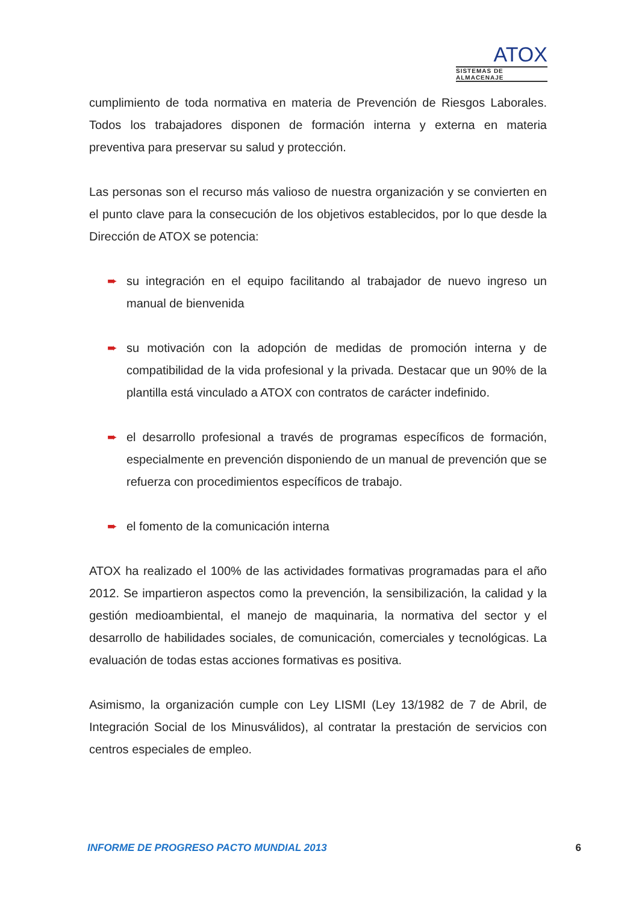ATOX
SISTEMAS DE ALMACENAJE
cumplimiento de toda normativa en materia de Prevención de Riesgos Laborales. Todos los trabajadores disponen de formación interna y externa en materia preventiva para preservar su salud y protección.
Las personas son el recurso más valioso de nuestra organización y se convierten en el punto clave para la consecución de los objetivos establecidos, por lo que desde la Dirección de ATOX se potencia:
➨ su integración en el equipo facilitando al trabajador de nuevo ingreso un manual de bienvenida
➨ su motivación con la adopción de medidas de promoción interna y de compatibilidad de la vida profesional y la privada. Destacar que un 90% de la plantilla está vinculado a ATOX con contratos de carácter indefinido.
➨ el desarrollo profesional a través de programas específicos de formación, especialmente en prevención disponiendo de un manual de prevención que se refuerza con procedimientos específicos de trabajo.
➨ el fomento de la comunicación interna
ATOX ha realizado el 100% de las actividades formativas programadas para el año 2012. Se impartieron aspectos como la prevención, la sensibilización, la calidad y la gestión medioambiental, el manejo de maquinaria, la normativa del sector y el desarrollo de habilidades sociales, de comunicación, comerciales y tecnológicas. La evaluación de todas estas acciones formativas es positiva.
Asimismo, la organización cumple con Ley LISMI (Ley 13/1982 de 7 de Abril, de Integración Social de los Minusválidos), al contratar la prestación de servicios con centros especiales de empleo.
INFORME DE PROGRESO PACTO MUNDIAL 2013 6